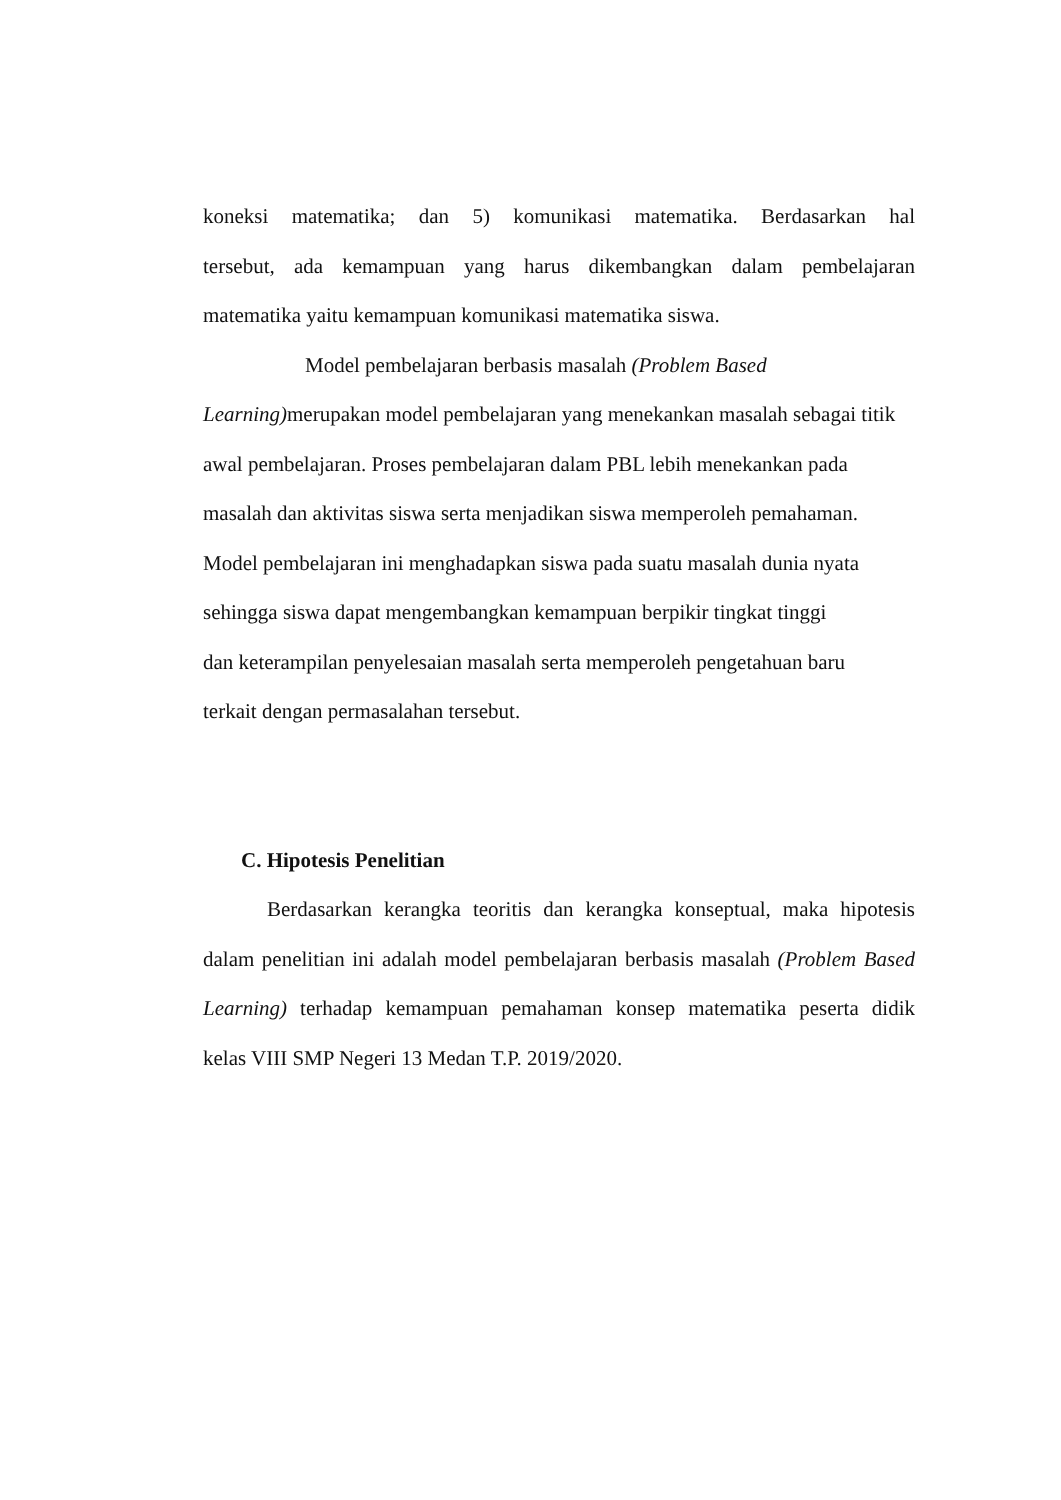koneksi matematika; dan 5) komunikasi matematika. Berdasarkan hal
tersebut, ada kemampuan yang harus dikembangkan dalam pembelajaran
matematika yaitu kemampuan komunikasi matematika siswa.
Model pembelajaran berbasis masalah (Problem Based
Learning) merupakan model pembelajaran yang menekankan masalah sebagai titik
awal pembelajaran. Proses pembelajaran dalam PBL lebih menekankan pada
masalah dan aktivitas siswa serta menjadikan siswa memperoleh pemahaman.
Model pembelajaran ini menghadapkan siswa pada suatu masalah dunia nyata
sehingga siswa dapat mengembangkan kemampuan berpikir tingkat tinggi
dan keterampilan penyelesaian masalah serta memperoleh pengetahuan baru
terkait dengan permasalahan tersebut.
C. Hipotesis Penelitian
Berdasarkan kerangka teoritis dan kerangka konseptual, maka hipotesis
dalam penelitian ini adalah model pembelajaran berbasis masalah (Problem Based
Learning) terhadap kemampuan pemahaman konsep matematika peserta didik
kelas VIII SMP Negeri 13 Medan T.P. 2019/2020.